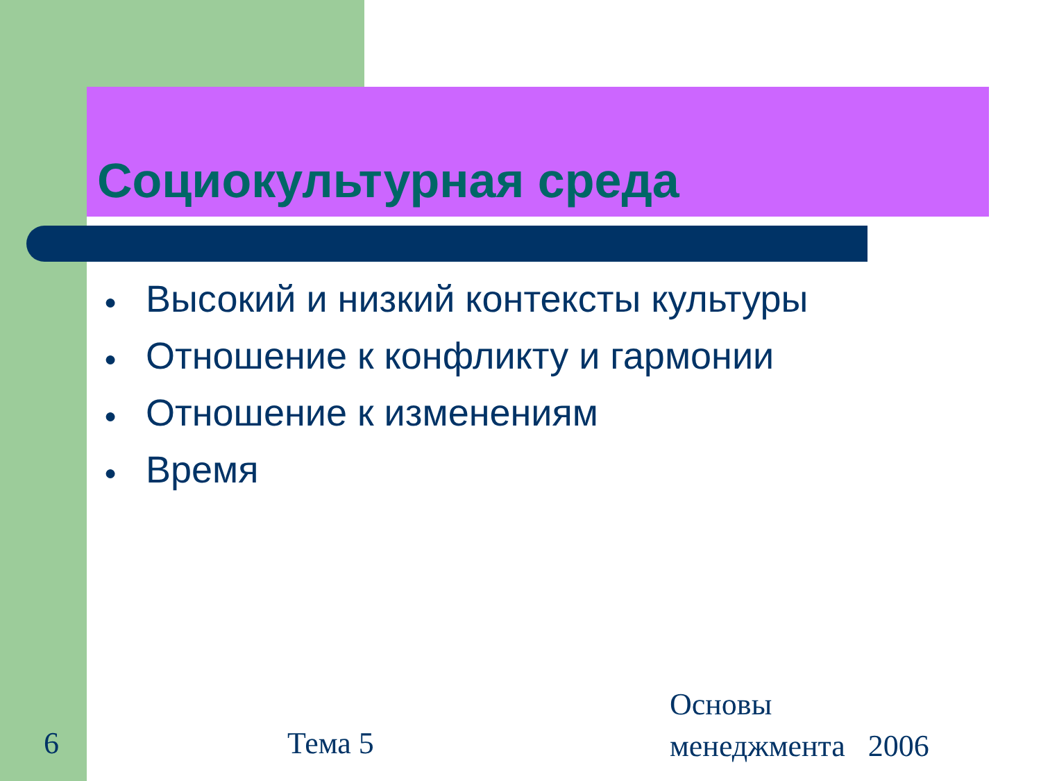Социокультурная среда
● Высокий и низкий контексты культуры
● Отношение к конфликту и гармонии
● Отношение к изменениям
● Время
6 Тема 5
Основы
менеджмента 2006